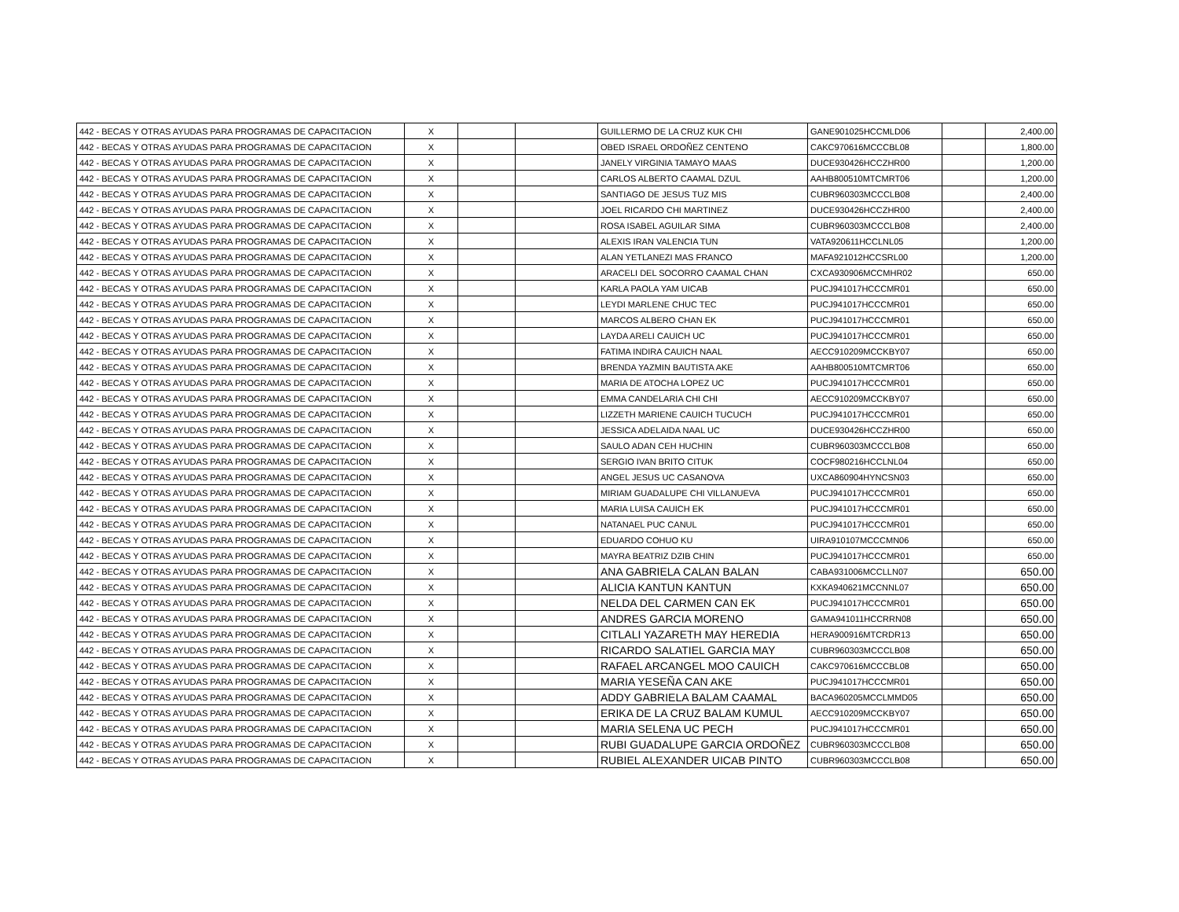| 442 - BECAS Y OTRAS AYUDAS PARA PROGRAMAS DE CAPACITACION | X | | | GUILLERMO DE LA CRUZ KUK CHI | GANE901025HCCMLD06 | | 2,400.00 |
| 442 - BECAS Y OTRAS AYUDAS PARA PROGRAMAS DE CAPACITACION | X | | | OBED ISRAEL ORDOÑEZ CENTENO | CAKC970616MCCCBL08 | | 1,800.00 |
| 442 - BECAS Y OTRAS AYUDAS PARA PROGRAMAS DE CAPACITACION | X | | | JANELY VIRGINIA TAMAYO MAAS | DUCE930426HCCZHR00 | | 1,200.00 |
| 442 - BECAS Y OTRAS AYUDAS PARA PROGRAMAS DE CAPACITACION | X | | | CARLOS ALBERTO CAAMAL DZUL | AAHB800510MTCMRT06 | | 1,200.00 |
| 442 - BECAS Y OTRAS AYUDAS PARA PROGRAMAS DE CAPACITACION | X | | | SANTIAGO DE JESUS TUZ MIS | CUBR960303MCCCLB08 | | 2,400.00 |
| 442 - BECAS Y OTRAS AYUDAS PARA PROGRAMAS DE CAPACITACION | X | | | JOEL RICARDO CHI MARTINEZ | DUCE930426HCCZHR00 | | 2,400.00 |
| 442 - BECAS Y OTRAS AYUDAS PARA PROGRAMAS DE CAPACITACION | X | | | ROSA ISABEL AGUILAR SIMA | CUBR960303MCCCLB08 | | 2,400.00 |
| 442 - BECAS Y OTRAS AYUDAS PARA PROGRAMAS DE CAPACITACION | X | | | ALEXIS IRAN VALENCIA TUN | VATA920611HCCLNL05 | | 1,200.00 |
| 442 - BECAS Y OTRAS AYUDAS PARA PROGRAMAS DE CAPACITACION | X | | | ALAN YETLANEZI MAS FRANCO | MAFA921012HCCSRL00 | | 1,200.00 |
| 442 - BECAS Y OTRAS AYUDAS PARA PROGRAMAS DE CAPACITACION | X | | | ARACELI DEL SOCORRO CAAMAL CHAN | CXCA930906MCCMHR02 | | 650.00 |
| 442 - BECAS Y OTRAS AYUDAS PARA PROGRAMAS DE CAPACITACION | X | | | KARLA PAOLA YAM UICAB | PUCJ941017HCCCMR01 | | 650.00 |
| 442 - BECAS Y OTRAS AYUDAS PARA PROGRAMAS DE CAPACITACION | X | | | LEYDI MARLENE CHUC TEC | PUCJ941017HCCCMR01 | | 650.00 |
| 442 - BECAS Y OTRAS AYUDAS PARA PROGRAMAS DE CAPACITACION | X | | | MARCOS ALBERO CHAN EK | PUCJ941017HCCCMR01 | | 650.00 |
| 442 - BECAS Y OTRAS AYUDAS PARA PROGRAMAS DE CAPACITACION | X | | | LAYDA ARELI CAUICH UC | PUCJ941017HCCCMR01 | | 650.00 |
| 442 - BECAS Y OTRAS AYUDAS PARA PROGRAMAS DE CAPACITACION | X | | | FATIMA INDIRA CAUICH NAAL | AECC910209MCCKBY07 | | 650.00 |
| 442 - BECAS Y OTRAS AYUDAS PARA PROGRAMAS DE CAPACITACION | X | | | BRENDA YAZMIN BAUTISTA AKE | AAHB800510MTCMRT06 | | 650.00 |
| 442 - BECAS Y OTRAS AYUDAS PARA PROGRAMAS DE CAPACITACION | X | | | MARIA DE ATOCHA LOPEZ UC | PUCJ941017HCCCMR01 | | 650.00 |
| 442 - BECAS Y OTRAS AYUDAS PARA PROGRAMAS DE CAPACITACION | X | | | EMMA CANDELARIA CHI CHI | AECC910209MCCKBY07 | | 650.00 |
| 442 - BECAS Y OTRAS AYUDAS PARA PROGRAMAS DE CAPACITACION | X | | | LIZZETH MARIENE CAUICH TUCUCH | PUCJ941017HCCCMR01 | | 650.00 |
| 442 - BECAS Y OTRAS AYUDAS PARA PROGRAMAS DE CAPACITACION | X | | | JESSICA ADELAIDA NAAL UC | DUCE930426HCCZHR00 | | 650.00 |
| 442 - BECAS Y OTRAS AYUDAS PARA PROGRAMAS DE CAPACITACION | X | | | SAULO ADAN CEH HUCHIN | CUBR960303MCCCLB08 | | 650.00 |
| 442 - BECAS Y OTRAS AYUDAS PARA PROGRAMAS DE CAPACITACION | X | | | SERGIO IVAN BRITO CITUK | COCF980216HCCLNL04 | | 650.00 |
| 442 - BECAS Y OTRAS AYUDAS PARA PROGRAMAS DE CAPACITACION | X | | | ANGEL JESUS UC CASANOVA | UXCA860904HYNCSN03 | | 650.00 |
| 442 - BECAS Y OTRAS AYUDAS PARA PROGRAMAS DE CAPACITACION | X | | | MIRIAM GUADALUPE CHI VILLANUEVA | PUCJ941017HCCCMR01 | | 650.00 |
| 442 - BECAS Y OTRAS AYUDAS PARA PROGRAMAS DE CAPACITACION | X | | | MARIA LUISA CAUICH EK | PUCJ941017HCCCMR01 | | 650.00 |
| 442 - BECAS Y OTRAS AYUDAS PARA PROGRAMAS DE CAPACITACION | X | | | NATANAEL PUC CANUL | PUCJ941017HCCCMR01 | | 650.00 |
| 442 - BECAS Y OTRAS AYUDAS PARA PROGRAMAS DE CAPACITACION | X | | | EDUARDO COHUO KU | UIRA910107MCCCMN06 | | 650.00 |
| 442 - BECAS Y OTRAS AYUDAS PARA PROGRAMAS DE CAPACITACION | X | | | MAYRA BEATRIZ DZIB CHIN | PUCJ941017HCCCMR01 | | 650.00 |
| 442 - BECAS Y OTRAS AYUDAS PARA PROGRAMAS DE CAPACITACION | X | | | ANA GABRIELA CALAN BALAN | CABA931006MCCLLN07 | | 650.00 |
| 442 - BECAS Y OTRAS AYUDAS PARA PROGRAMAS DE CAPACITACION | X | | | ALICIA KANTUN KANTUN | KXKA940621MCCNNL07 | | 650.00 |
| 442 - BECAS Y OTRAS AYUDAS PARA PROGRAMAS DE CAPACITACION | X | | | NELDA DEL CARMEN CAN EK | PUCJ941017HCCCMR01 | | 650.00 |
| 442 - BECAS Y OTRAS AYUDAS PARA PROGRAMAS DE CAPACITACION | X | | | ANDRES GARCIA MORENO | GAMA941011HCCRRN08 | | 650.00 |
| 442 - BECAS Y OTRAS AYUDAS PARA PROGRAMAS DE CAPACITACION | X | | | CITLALI YAZARETH MAY HEREDIA | HERA900916MTCRDR13 | | 650.00 |
| 442 - BECAS Y OTRAS AYUDAS PARA PROGRAMAS DE CAPACITACION | X | | | RICARDO SALATIEL GARCIA MAY | CUBR960303MCCCLB08 | | 650.00 |
| 442 - BECAS Y OTRAS AYUDAS PARA PROGRAMAS DE CAPACITACION | X | | | RAFAEL ARCANGEL MOO CAUICH | CAKC970616MCCCBL08 | | 650.00 |
| 442 - BECAS Y OTRAS AYUDAS PARA PROGRAMAS DE CAPACITACION | X | | | MARIA YESEÑA CAN AKE | PUCJ941017HCCCMR01 | | 650.00 |
| 442 - BECAS Y OTRAS AYUDAS PARA PROGRAMAS DE CAPACITACION | X | | | ADDY GABRIELA BALAM CAAMAL | BACA960205MCCLMMD05 | | 650.00 |
| 442 - BECAS Y OTRAS AYUDAS PARA PROGRAMAS DE CAPACITACION | X | | | ERIKA DE LA CRUZ BALAM KUMUL | AECC910209MCCKBY07 | | 650.00 |
| 442 - BECAS Y OTRAS AYUDAS PARA PROGRAMAS DE CAPACITACION | X | | | MARIA SELENA UC PECH | PUCJ941017HCCCMR01 | | 650.00 |
| 442 - BECAS Y OTRAS AYUDAS PARA PROGRAMAS DE CAPACITACION | X | | | RUBI GUADALUPE GARCIA ORDOÑEZ | CUBR960303MCCCLB08 | | 650.00 |
| 442 - BECAS Y OTRAS AYUDAS PARA PROGRAMAS DE CAPACITACION | X | | | RUBIEL ALEXANDER UICAB PINTO | CUBR960303MCCCLB08 | | 650.00 |